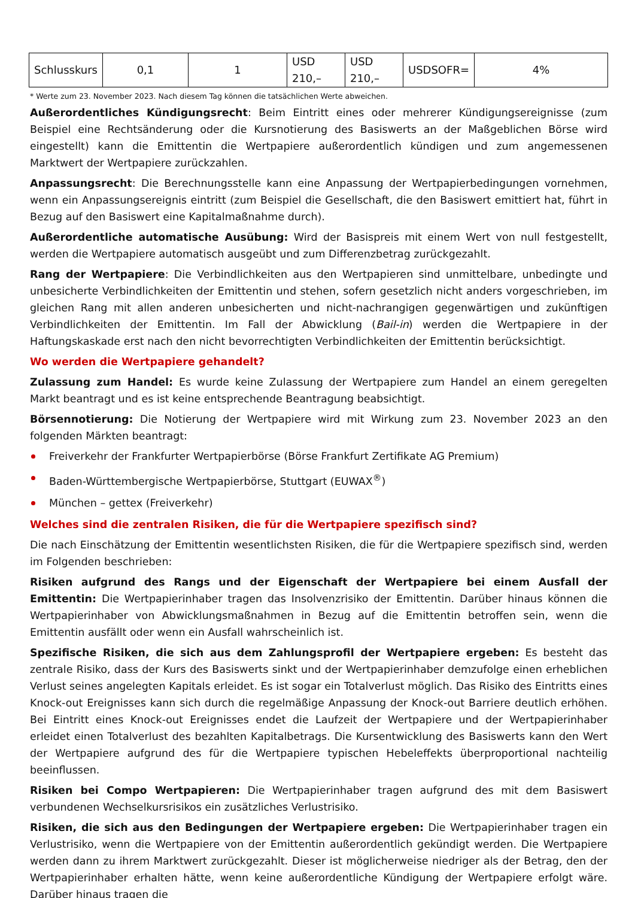| Schlusskurs | 0,1 | 1 | USD 210,– | USD 210,– | USDSOFR= | 4% |
* Werte zum 23. November 2023. Nach diesem Tag können die tatsächlichen Werte abweichen.
Außerordentliches Kündigungsrecht: Beim Eintritt eines oder mehrerer Kündigungsereignisse (zum Beispiel eine Rechtsänderung oder die Kursnotierung des Basiswerts an der Maßgeblichen Börse wird eingestellt) kann die Emittentin die Wertpapiere außerordentlich kündigen und zum angemessenen Marktwert der Wertpapiere zurückzahlen.
Anpassungsrecht: Die Berechnungsstelle kann eine Anpassung der Wertpapierbedingungen vornehmen, wenn ein Anpassungsereignis eintritt (zum Beispiel die Gesellschaft, die den Basiswert emittiert hat, führt in Bezug auf den Basiswert eine Kapitalmaßnahme durch).
Außerordentliche automatische Ausübung: Wird der Basispreis mit einem Wert von null festgestellt, werden die Wertpapiere automatisch ausgeübt und zum Differenzbetrag zurückgezahlt.
Rang der Wertpapiere: Die Verbindlichkeiten aus den Wertpapieren sind unmittelbare, unbedingte und unbesicherte Verbindlichkeiten der Emittentin und stehen, sofern gesetzlich nicht anders vorgeschrieben, im gleichen Rang mit allen anderen unbesicherten und nicht-nachrangigen gegenwärtigen und zukünftigen Verbindlichkeiten der Emittentin. Im Fall der Abwicklung (Bail-in) werden die Wertpapiere in der Haftungskaskade erst nach den nicht bevorrechtigten Verbindlichkeiten der Emittentin berücksichtigt.
Wo werden die Wertpapiere gehandelt?
Zulassung zum Handel: Es wurde keine Zulassung der Wertpapiere zum Handel an einem geregelten Markt beantragt und es ist keine entsprechende Beantragung beabsichtigt.
Börsennotierung: Die Notierung der Wertpapiere wird mit Wirkung zum 23. November 2023 an den folgenden Märkten beantragt:
Freiverkehr der Frankfurter Wertpapierbörse (Börse Frankfurt Zertifikate AG Premium)
Baden-Württembergische Wertpapierbörse, Stuttgart (EUWAX<sup>®</sup>)
München – gettex (Freiverkehr)
Welches sind die zentralen Risiken, die für die Wertpapiere spezifisch sind?
Die nach Einschätzung der Emittentin wesentlichsten Risiken, die für die Wertpapiere spezifisch sind, werden im Folgenden beschrieben:
Risiken aufgrund des Rangs und der Eigenschaft der Wertpapiere bei einem Ausfall der Emittentin: Die Wertpapierinhaber tragen das Insolvenzrisiko der Emittentin. Darüber hinaus können die Wertpapierinhaber von Abwicklungsmaßnahmen in Bezug auf die Emittentin betroffen sein, wenn die Emittentin ausfällt oder wenn ein Ausfall wahrscheinlich ist.
Spezifische Risiken, die sich aus dem Zahlungsprofil der Wertpapiere ergeben: Es besteht das zentrale Risiko, dass der Kurs des Basiswerts sinkt und der Wertpapierinhaber demzufolge einen erheblichen Verlust seines angelegten Kapitals erleidet. Es ist sogar ein Totalverlust möglich. Das Risiko des Eintritts eines Knock-out Ereignisses kann sich durch die regelmäßige Anpassung der Knock-out Barriere deutlich erhöhen. Bei Eintritt eines Knock-out Ereignisses endet die Laufzeit der Wertpapiere und der Wertpapierinhaber erleidet einen Totalverlust des bezahlten Kapitalbetrags. Die Kursentwicklung des Basiswerts kann den Wert der Wertpapiere aufgrund des für die Wertpapiere typischen Hebeleffekts überproportional nachteilig beeinflussen.
Risiken bei Compo Wertpapieren: Die Wertpapierinhaber tragen aufgrund des mit dem Basiswert verbundenen Wechselkursrisikos ein zusätzliches Verlustrisiko.
Risiken, die sich aus den Bedingungen der Wertpapiere ergeben: Die Wertpapierinhaber tragen ein Verlustrisiko, wenn die Wertpapiere von der Emittentin außerordentlich gekündigt werden. Die Wertpapiere werden dann zu ihrem Marktwert zurückgezahlt. Dieser ist möglicherweise niedriger als der Betrag, den der Wertpapierinhaber erhalten hätte, wenn keine außerordentliche Kündigung der Wertpapiere erfolgt wäre. Darüber hinaus tragen die